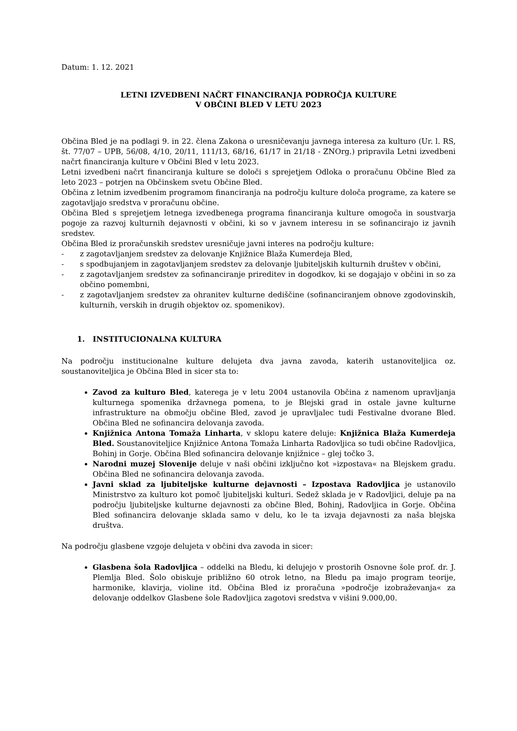Datum: 1. 12. 2021
LETNI IZVEDBENI NAČRT FINANCIRANJA PODROČJA KULTURE
V OBČINI BLED V LETU 2023
Občina Bled je na podlagi 9. in 22. člena Zakona o uresničevanju javnega interesa za kulturo (Ur. l. RS, št. 77/07 – UPB, 56/08, 4/10, 20/11, 111/13, 68/16, 61/17 in 21/18 - ZNOrg.) pripravila Letni izvedbeni načrt financiranja kulture v Občini Bled v letu 2023.
Letni izvedbeni načrt financiranja kulture se določi s sprejetjem Odloka o proračunu Občine Bled za leto 2023 – potrjen na Občinskem svetu Občine Bled.
Občina z letnim izvedbenim programom financiranja na področju kulture določa programe, za katere se zagotavljajo sredstva v proračunu občine.
Občina Bled s sprejetjem letnega izvedbenega programa financiranja kulture omogoča in soustvarja pogoje za razvoj kulturnih dejavnosti v občini, ki so v javnem interesu in se sofinancirajo iz javnih sredstev.
Občina Bled iz proračunskih sredstev uresničuje javni interes na področju kulture:
- z zagotavljanjem sredstev za delovanje Knjižnice Blaža Kumerdeja Bled,
- s spodbujanjem in zagotavljanjem sredstev za delovanje ljubiteljskih kulturnih društev v občini,
- z zagotavljanjem sredstev za sofinanciranje prireditev in dogodkov, ki se dogajajo v občini in so za občino pomembni,
- z zagotavljanjem sredstev za ohranitev kulturne dediščine (sofinanciranjem obnove zgodovinskih, kulturnih, verskih in drugih objektov oz. spomenikov).
1. INSTITUCIONALNA KULTURA
Na področju institucionalne kulture delujeta dva javna zavoda, katerih ustanoviteljica oz. soustanoviteljica je Občina Bled in sicer sta to:
Zavod za kulturo Bled, katerega je v letu 2004 ustanovila Občina z namenom upravljanja kulturnega spomenika državnega pomena, to je Blejski grad in ostale javne kulturne infrastrukture na območju občine Bled, zavod je upravljalec tudi Festivalne dvorane Bled. Občina Bled ne sofinancira delovanja zavoda.
Knjižnica Antona Tomaža Linharta, v sklopu katere deluje: Knjižnica Blaža Kumerdeja Bled. Soustanoviteljice Knjižnice Antona Tomaža Linharta Radovljica so tudi občine Radovljica, Bohinj in Gorje. Občina Bled sofinancira delovanje knjižnice – glej točko 3.
Narodni muzej Slovenije deluje v naši občini izključno kot »izpostava« na Blejskem gradu. Občina Bled ne sofinancira delovanja zavoda.
Javni sklad za ljubiteljske kulturne dejavnosti – Izpostava Radovljica je ustanovilo Ministrstvo za kulturo kot pomoč ljubiteljski kulturi. Sedež sklada je v Radovljici, deluje pa na področju ljubiteljske kulturne dejavnosti za občine Bled, Bohinj, Radovljica in Gorje. Občina Bled sofinancira delovanje sklada samo v delu, ko le ta izvaja dejavnosti za naša blejska društva.
Na področju glasbene vzgoje delujeta v občini dva zavoda in sicer:
Glasbena šola Radovljica – oddelki na Bledu, ki delujejo v prostorih Osnovne šole prof. dr. J. Plemlja Bled. Šolo obiskuje približno 60 otrok letno, na Bledu pa imajo program teorije, harmonike, klavirja, violine itd. Občina Bled iz proračuna »področje izobraževanja« za delovanje oddelkov Glasbene šole Radovljica zagotovi sredstva v višini 9.000,00.